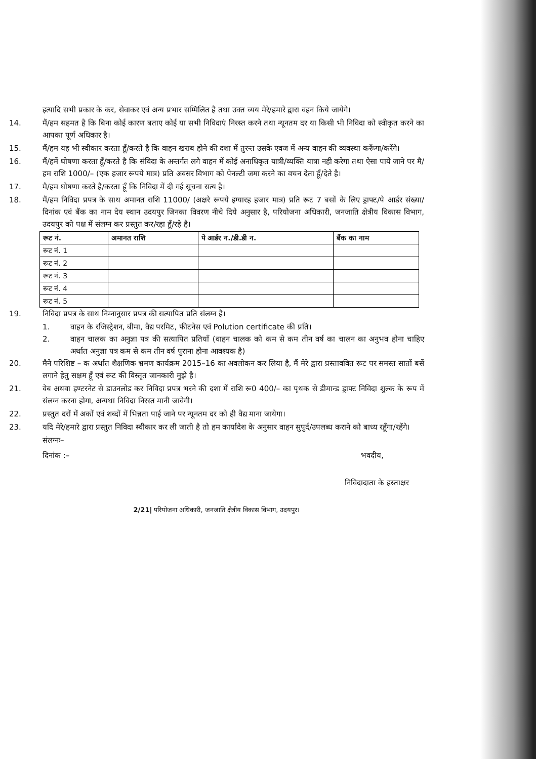इत्यादि सभी प्रकार के कर, सेवाकर एवं अन्य प्रभार सम्मिलित है तथा उक्त व्यय मेरे/हमारे द्वारा वहन किये जायेगे।
14. मैं/हम सहमत है कि बिना कोई कारण बताए कोई या सभी निविदाएं निरस्त करने तथा न्यूनतम दर या किसी भी निविदा को स्वीकृत करने का आपका पूर्ण अधिकार है।
15. मैं/हम यह भी स्वीकार करता हूँ/करते है कि वाहन खराब होने की दशा में तुरन्त उसके एवज में अन्य वाहन की व्यवस्था करूँगा/करेंगे।
16. मैं/हमें घोषणा करता हूँ/करते है कि संविदा के अन्तर्गत लगे वाहन में कोई अनाधिकृत यात्री/व्यक्ति यात्रा नही करेगा तथा ऐसा पाये जाने पर मै/हम राशि 1000/– (एक हजार रूपये मात्र) प्रति अवसर विभाग को पेनल्टी जमा करने का वचन देता हूँ/देते है।
17. मै/हम घोषणा करते है/करता हूँ कि निविदा में दी गई सूचना सत्य है।
18. मैं/हम निविदा प्रपत्र के साथ अमानत राशि 11000/ (अक्षरे रूपये इग्यारह हजार मात्र) प्रति रूट 7 बसों के लिए ड्राफ्ट/पे आर्डर संख्या/दिनांक एवं बैंक का नाम देय स्थान उदयपुर जिनका विवरण नीचे दिये अनुसार है, परियोजना अधिकारी, जनजाति क्षेत्रीय विकास विभाग, उदयपुर को पक्ष में संलग्न कर प्रस्तुत कर/रहा हूँ/रहे है।
| रूट नं. | अमानत राशि | पे आर्डर न./डी.डी न. | बैंक का नाम |
| --- | --- | --- | --- |
| रूट नं. 1 | | | |
| रूट नं. 2 | | | |
| रूट नं. 3 | | | |
| रूट नं. 4 | | | |
| रूट नं. 5 | | | |
19. निविदा प्रपत्र के साथ निम्नानुसार प्रपत्र की सत्यापित प्रति संलग्न है।
1. वाहन के रजिस्ट्रेशन, बीमा, वैद्य परमिट, फीटनेस एवं Polution certificate की प्रति।
2. वाहन चालक का अनुज्ञा पत्र की सत्यापित प्रतियाँ (वाहन चालक को कम से कम तीन वर्ष का चालन का अनुभव होना चाहिए अर्थात अनुज्ञा पत्र कम से कम तीन वर्ष पुराना होना आवश्यक है)
20. मैने परिशिष्ट – क अर्थात शैक्षणिक भ्रमण कार्यक्रम 2015–16 का अवलोकन कर लिया है, मैं मेरे द्वारा प्रस्ताववित रूट पर समस्त सातों बसें लगाने हेतु सक्षम हूँ एवं रूट की विस्तृत जानकारी मुझे है।
21. वेब अथवा इण्टरनेट से डाउनलोड कर निविदा प्रपत्र भरने की दशा में राशि रू0 400/– का पृथक से डीमान्ड ड्राफ्ट निविदा शुल्क के रूप में संलग्न करना होगा, अन्यथा निविदा निरस्त मानी जावेगी।
22. प्रस्तुत दरों में अकों एवं शब्दों में भिन्नता पाई जाने पर न्यूनतम दर को ही वैद्य माना जायेगा।
23. यदि मेरे/हमारे द्वारा प्रस्तुत निविदा स्वीकार कर ली जाती है तो हम कार्यादेश के अनुसार वाहन सुपुर्द/उपलब्ध कराने को बाध्य रहूँगा/रहेंगे।
संलग्नः–
दिनांक :– भवदीय,
निविदादाता के हस्ताक्षर
2/21| परियोजना अधिकारी, जनजाति क्षेत्रीय विकास विभाग, उदयपुर।